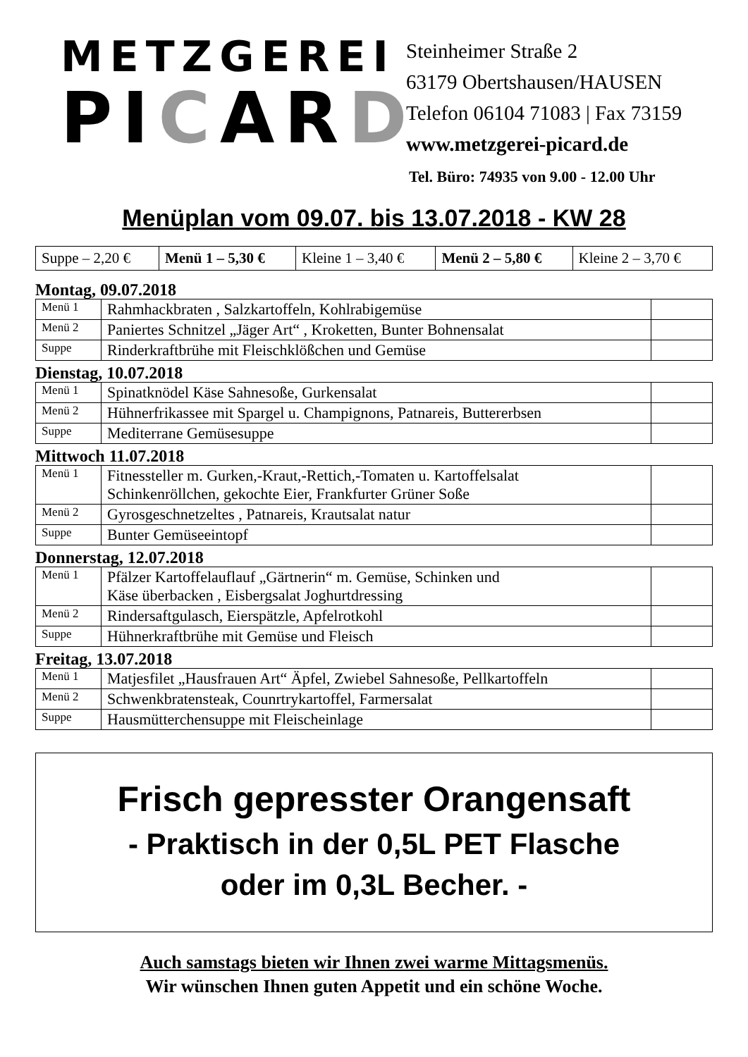METZGEREI
PICARD
Steinheimer Straße 2
63179 Obertshausen/HAUSEN
Telefon 06104 71083 | Fax 73159
www.metzgerei-picard.de
Tel. Büro: 74935 von 9.00 - 12.00 Uhr
Menüplan vom 09.07. bis 13.07.2018 - KW 28
| Suppe – 2,20 € | Menü 1 – 5,30 € | Kleine 1 – 3,40 € | Menü 2 – 5,80 € | Kleine 2 – 3,70 € |
Montag, 09.07.2018
| Menü 1 | Rahmhackbraten , Salzkartoffeln, Kohlrabigemüse | |
| Menü 2 | Paniertes Schnitzel „Jäger Art“ , Kroketten, Bunter Bohnensalat | |
| Suppe | Rinderkraftbrühe mit Fleischklößchen und Gemüse | |
Dienstag, 10.07.2018
| Menü 1 | Spinatknödel Käse Sahnesoße, Gurkensalat | |
| Menü 2 | Hühnerfrikassee mit Spargel u. Champignons, Patnareis, Buttererbsen | |
| Suppe | Mediterrane Gemüsesuppe | |
Mittwoch 11.07.2018
| Menü 1 | Fitnessteller m. Gurken,-Kraut,-Rettich,-Tomaten u. Kartoffelsalat Schinkenröllchen, gekochte Eier, Frankfurter Grüner Soße | |
| Menü 2 | Gyrosgeschnetzeltes , Patnareis, Krautsalat natur | |
| Suppe | Bunter Gemüseeintopf | |
Donnerstag, 12.07.2018
| Menü 1 | Pfälzer Kartoffelauflauf „Gärtnerin“ m. Gemüse, Schinken und Käse überbacken , Eisbergsalat Joghurtdressing | |
| Menü 2 | Rindersaftgulasch, Eierspätzle, Apfelrotkohl | |
| Suppe | Hühnerkraftbrühe mit Gemüse und Fleisch | |
Freitag, 13.07.2018
| Menü 1 | Matjesfilet „Hausfrauen Art“ Äpfel, Zwiebel Sahnesoße, Pellkartoffeln | |
| Menü 2 | Schwenkbratensteak, Counrtrykartoffel, Farmersalat | |
| Suppe | Hausmütterchensuppe mit Fleischeinlage | |
Frisch gepresster Orangensaft
- Praktisch in der 0,5L PET Flasche
oder im 0,3L Becher. -
Auch samstags bieten wir Ihnen zwei warme Mittagsmenüs.
Wir wünschen Ihnen guten Appetit und ein schöne Woche.